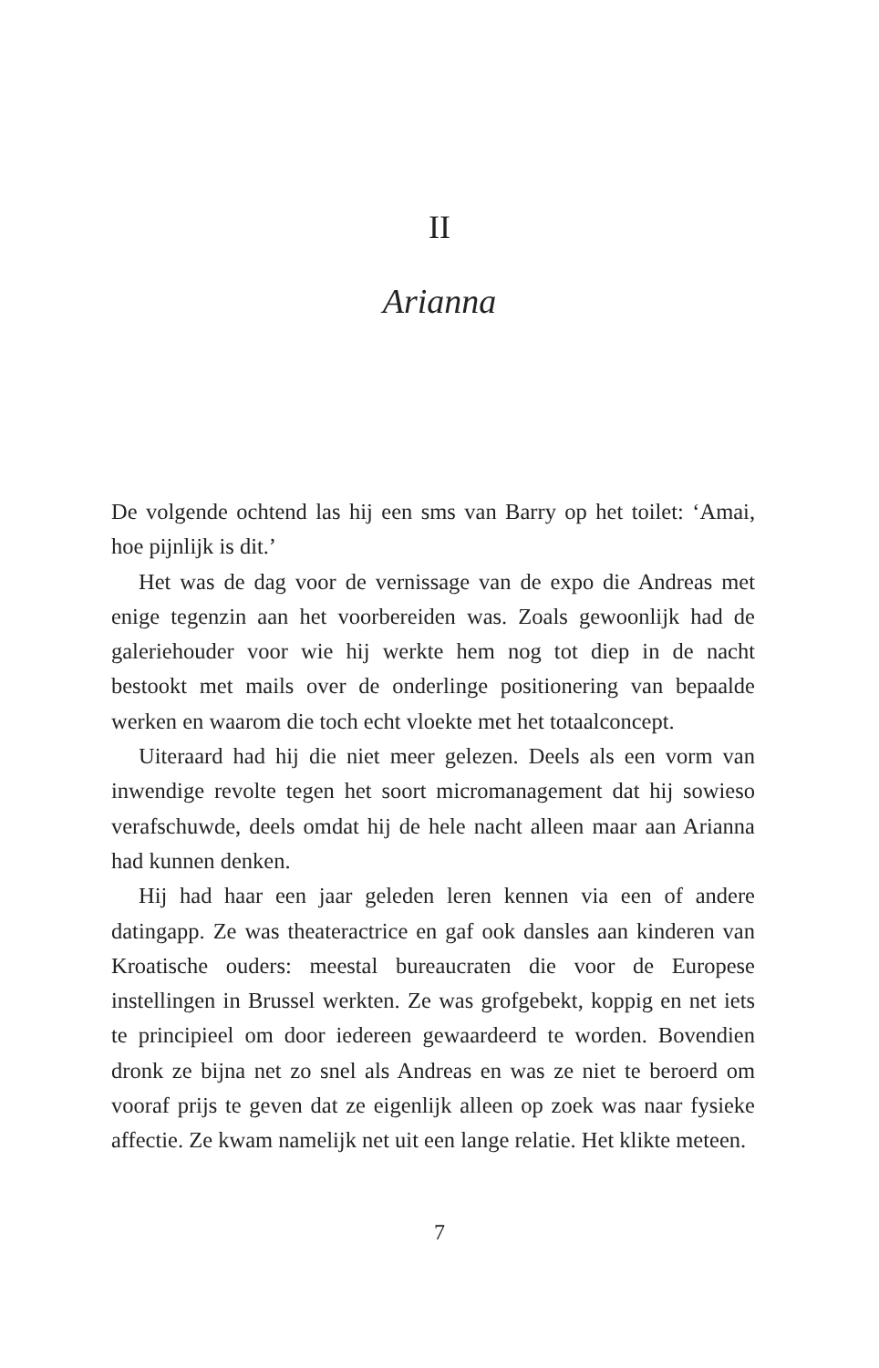II
Arianna
De volgende ochtend las hij een sms van Barry op het toilet: ‘Amai, hoe pijnlijk is dit.’
Het was de dag voor de vernissage van de expo die Andreas met enige tegenzin aan het voorbereiden was. Zoals gewoonlijk had de galeriehouder voor wie hij werkte hem nog tot diep in de nacht bestookt met mails over de onderlinge positionering van bepaalde werken en waarom die toch echt vloekte met het totaalconcept.
Uiteraard had hij die niet meer gelezen. Deels als een vorm van inwendige revolte tegen het soort micromanagement dat hij sowieso verafschuwde, deels omdat hij de hele nacht alleen maar aan Arianna had kunnen denken.
Hij had haar een jaar geleden leren kennen via een of andere datingapp. Ze was theateractrice en gaf ook dansles aan kinderen van Kroatische ouders: meestal bureaucraten die voor de Europese instellingen in Brussel werkten. Ze was grofgebekt, koppig en net iets te principieel om door iedereen gewaardeerd te worden. Bovendien dronk ze bijna net zo snel als Andreas en was ze niet te beroerd om vooraf prijs te geven dat ze eigenlijk alleen op zoek was naar fysieke affectie. Ze kwam namelijk net uit een lange relatie. Het klikte meteen.
7